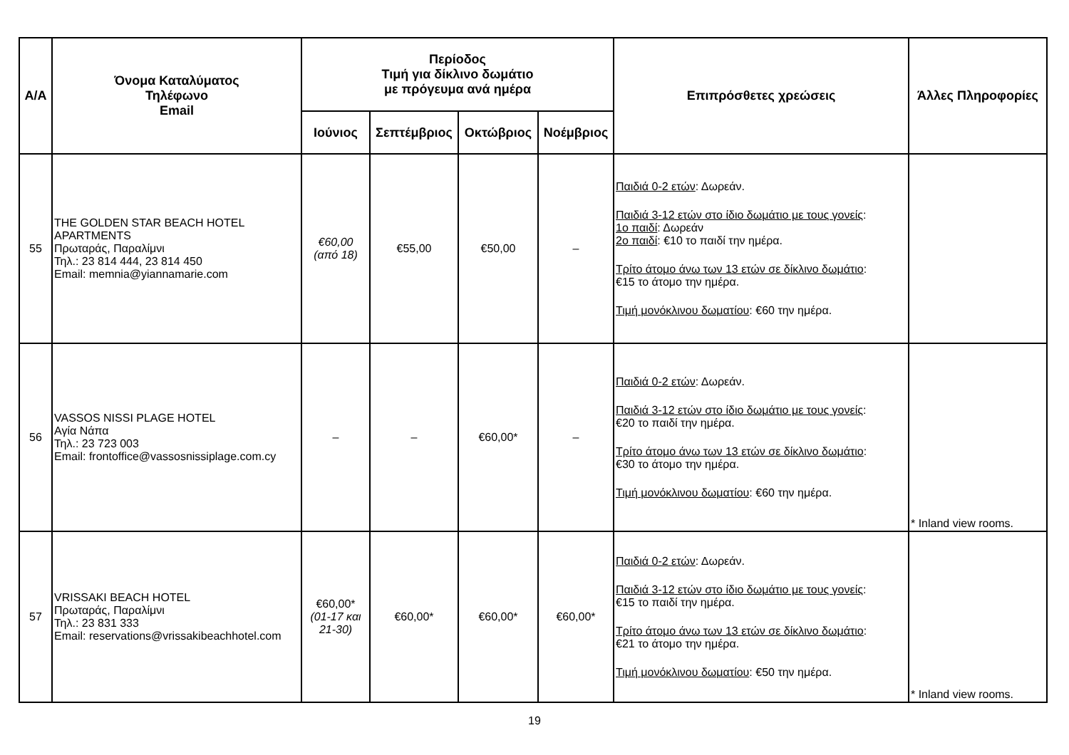| Α/Α | Όνομα Καταλύματος Τηλέφωνο Email | Περίοδος Τιμή για δίκλινο δωμάτιο με πρόγευμα ανά ημέρα | | | | Επιπρόσθετες χρεώσεις | Άλλες Πληροφορίες |
| --- | --- | --- | --- | --- | --- | --- | --- |
| | | Ιούνιος | Σεπτέμβριος | Οκτώβριος | Νοέμβριος | | |
| 55 | THE GOLDEN STAR BEACH HOTEL APARTMENTS Πρωταράς, Παραλίμνι Τηλ.: 23 814 444, 23 814 450 Email: memnia@yiannamarie.com | €60,00 (από 18) | €55,00 | €50,00 | – | Παιδιά 0-2 ετών : Δωρεάν. Παιδιά 3-12 ετών στο ίδιο δωμάτιο με τους γονείς : 1ο παιδί : Δωρεάν 2ο παιδί : €10 το παιδί την ημέρα. Τρίτο άτομο άνω των 13 ετών σε δίκλινο δωμάτιο : €15 το άτομο την ημέρα. Τιμή μονόκλινου δωματίου : €60 την ημέρα. | |
| 56 | VASSOS NISSI PLAGE HOTEL Αγία Νάπα Τηλ.: 23 723 003 Email: frontoffice@vassosnissiplage.com.cy | – | – | €60,00* | – | Παιδιά 0-2 ετών : Δωρεάν. Παιδιά 3-12 ετών στο ίδιο δωμάτιο με τους γονείς : €20 το παιδί την ημέρα. Τρίτο άτομο άνω των 13 ετών σε δίκλινο δωμάτιο : €30 το άτομο την ημέρα. Τιμή μονόκλινου δωματίου : €60 την ημέρα. | * Inland view rooms. |
| 57 | VRISSAKI BEACH HOTEL Πρωταράς, Παραλίμνι Τηλ.: 23 831 333 Email: reservations@vrissakibeachhotel.com | €60,00* (01-17 και 21-30) | €60,00* | €60,00* | €60,00* | Παιδιά 0-2 ετών : Δωρεάν. Παιδιά 3-12 ετών στο ίδιο δωμάτιο με τους γονείς : €15 το παιδί την ημέρα. Τρίτο άτομο άνω των 13 ετών σε δίκλινο δωμάτιο : €21 το άτομο την ημέρα. Τιμή μονόκλινου δωματίου : €50 την ημέρα. | * Inland view rooms. |
19